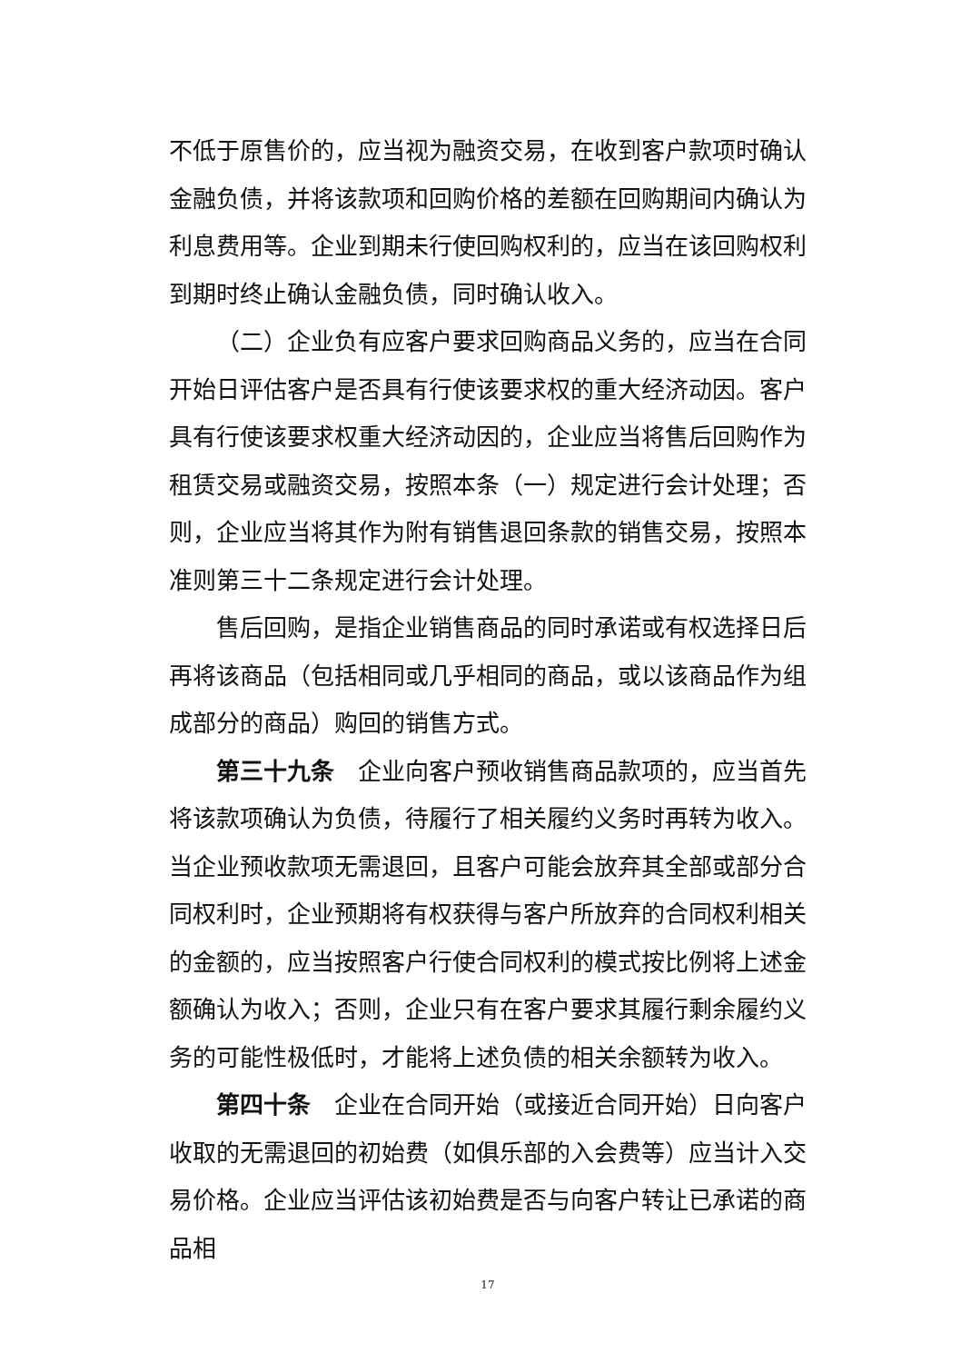不低于原售价的，应当视为融资交易，在收到客户款项时确认金融负债，并将该款项和回购价格的差额在回购期间内确认为利息费用等。企业到期未行使回购权利的，应当在该回购权利到期时终止确认金融负债，同时确认收入。
（二）企业负有应客户要求回购商品义务的，应当在合同开始日评估客户是否具有行使该要求权的重大经济动因。客户具有行使该要求权重大经济动因的，企业应当将售后回购作为租赁交易或融资交易，按照本条（一）规定进行会计处理；否则，企业应当将其作为附有销售退回条款的销售交易，按照本准则第三十二条规定进行会计处理。
售后回购，是指企业销售商品的同时承诺或有权选择日后再将该商品（包括相同或几乎相同的商品，或以该商品作为组成部分的商品）购回的销售方式。
第三十九条　企业向客户预收销售商品款项的，应当首先将该款项确认为负债，待履行了相关履约义务时再转为收入。当企业预收款项无需退回，且客户可能会放弃其全部或部分合同权利时，企业预期将有权获得与客户所放弃的合同权利相关的金额的，应当按照客户行使合同权利的模式按比例将上述金额确认为收入；否则，企业只有在客户要求其履行剩余履约义务的可能性极低时，才能将上述负债的相关余额转为收入。
第四十条　企业在合同开始（或接近合同开始）日向客户收取的无需退回的初始费（如俱乐部的入会费等）应当计入交易价格。企业应当评估该初始费是否与向客户转让已承诺的商品相
17